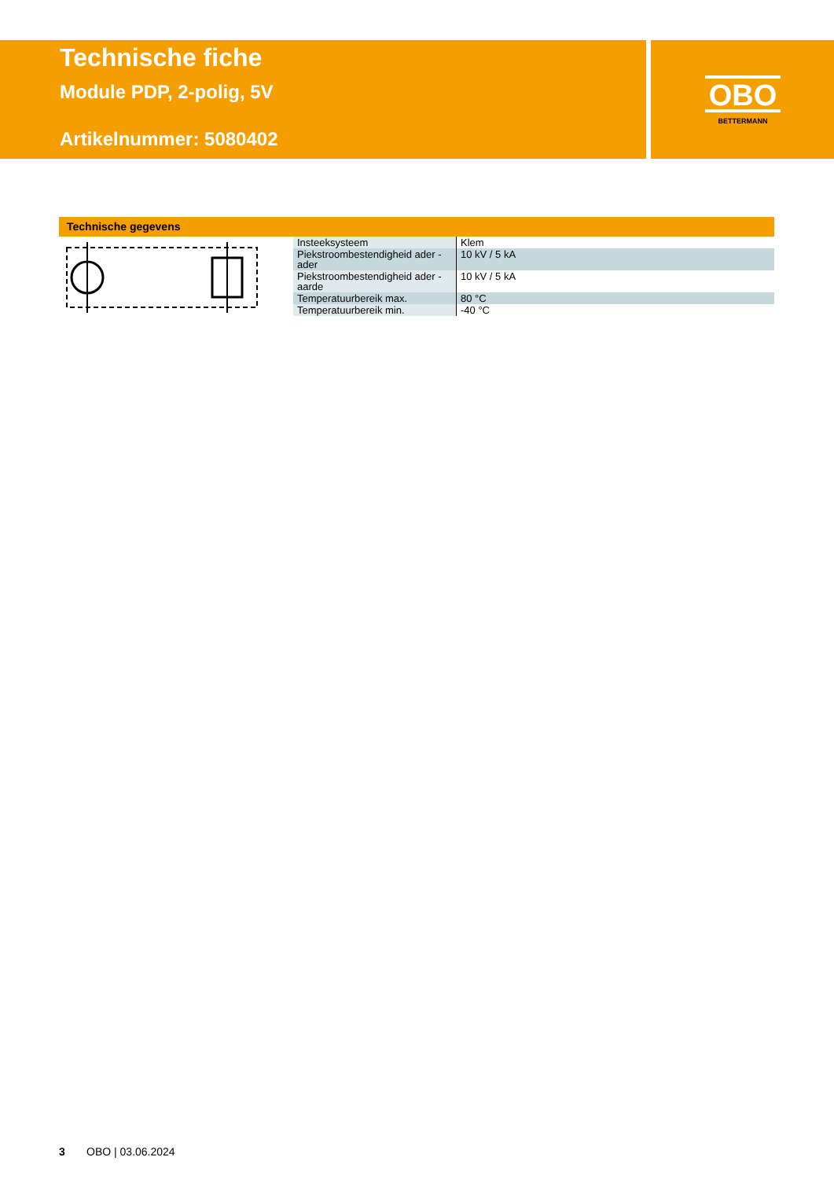Technische fiche
Module PDP, 2-polig, 5V
Artikelnummer: 5080402
OBO
BETTERMANN
Technische gegevens
| Insteeksysteem | Klem |
| Piekstroombestendigheid ader - ader | 10 kV / 5 kA |
| Piekstroombestendigheid ader - aarde | 10 kV / 5 kA |
| Temperatuurbereik max. | 80 °C |
| Temperatuurbereik min. | -40 °C |
3 OBO | 03.06.2024